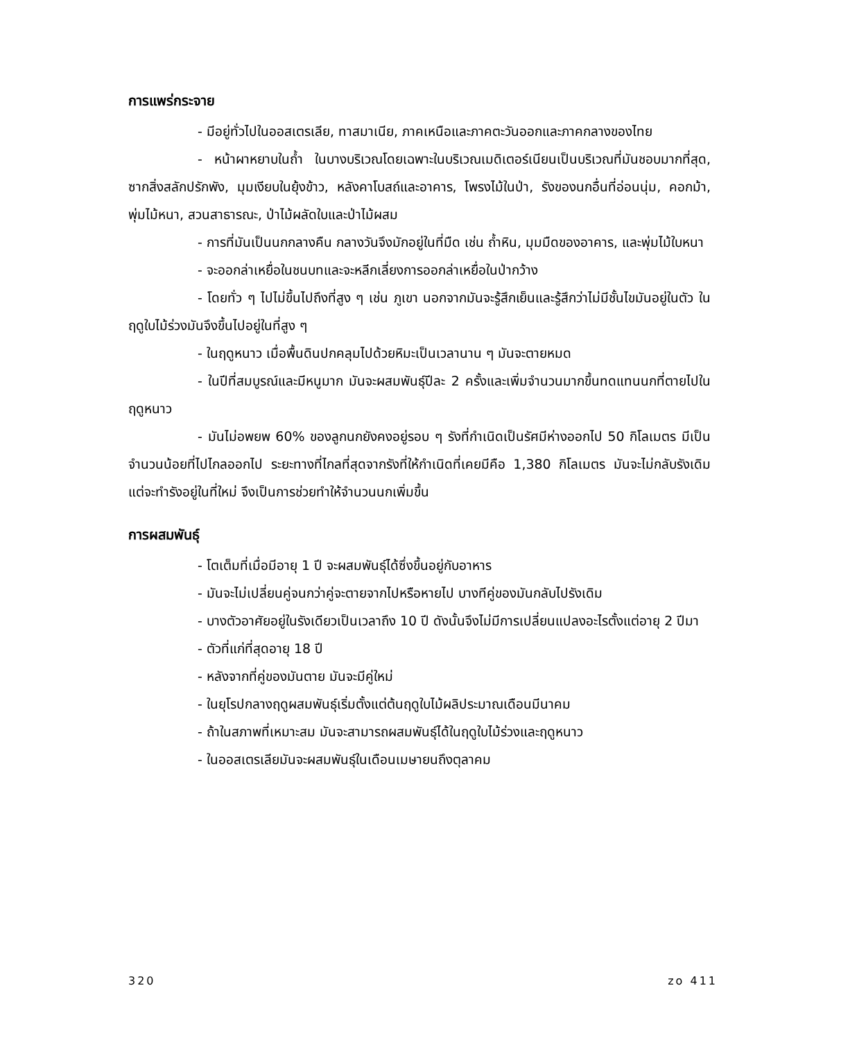การแพร่กระจาย
- มีอยู่ทั่วไปในออสเตรเลีย, ทาสมาเนีย, ภาคเหนือและภาคตะวันออกและภาคกลางของไทย
- หน้าผาหยาบในถ้ำ ในบางบริเวณโดยเฉพาะในบริเวณเมดิเตอร์เนียนเป็นบริเวณที่มันชอบมากที่สุด, ซากสิ่งสลักปรักพัง, มุมเงียบในยุ้งข้าว, หลังคาโบสถ์และอาคาร, โพรงไม้ในป่า, รังของนกอื่นที่อ่อนนุ่ม, คอกม้า, พุ่มไม้หนา, สวนสาธารณะ, ป่าไม้ผลัดใบและป่าไม้ผสม
- การที่มันเป็นนกกลางคืน กลางวันจึงมักอยู่ในที่มืด เช่น ถ้ำหิน, มุมมืดของอาคาร, และพุ่มไม้ใบหนา
- จะออกล่าเหยื่อในชนบทและจะหลีกเลี่ยงการออกล่าเหยื่อในป่ากว้าง
- โดยทั่ว ๆ ไปไม่ขึ้นไปถึงที่สูง ๆ เช่น ภูเขา นอกจากมันจะรู้สึกเย็นและรู้สึกว่าไม่มีชั้นไขมันอยู่ในตัว ในฤดูใบไม้ร่วงมันจึงขึ้นไปอยู่ในที่สูง ๆ
- ในฤดูหนาว เมื่อพื้นดินปกคลุมไปด้วยหิมะเป็นเวลานาน ๆ มันจะตายหมด
- ในปีที่สมบูรณ์และมีหนูมาก มันจะผสมพันธุ์ปีละ 2 ครั้งและเพิ่มจำนวนมากขึ้นทดแทนนกที่ตายไปในฤดูหนาว
- มันไม่อพยพ 60% ของลูกนกยังคงอยู่รอบ ๆ รังที่กำเนิดเป็นรัศมีห่างออกไป 50 กิโลเมตร มีเป็นจำนวนน้อยที่ไปไกลออกไป ระยะทางที่ไกลที่สุดจากรังที่ให้กำเนิดที่เคยมีคือ 1,380 กิโลเมตร มันจะไม่กลับรังเดิมแต่จะทำรังอยู่ในที่ใหม่ จึงเป็นการช่วยทำให้จำนวนนกเพิ่มขึ้น
การผสมพันธุ์
- โตเต็มที่เมื่อมีอายุ 1 ปี จะผสมพันธุ์ได้ซึ่งขึ้นอยู่กับอาหาร
- มันจะไม่เปลี่ยนคู่จนกว่าคู่จะตายจากไปหรือหายไป บางทีคู่ของมันกลับไปรังเดิม
- บางตัวอาศัยอยู่ในรังเดียวเป็นเวลาถึง 10 ปี ดังนั้นจึงไม่มีการเปลี่ยนแปลงอะไรตั้งแต่อายุ 2 ปีมา
- ตัวที่แก่ที่สุดอายุ 18 ปี
- หลังจากที่คู่ของมันตาย มันจะมีคู่ใหม่
- ในยุโรปกลางฤดูผสมพันธุ์เริ่มตั้งแต่ต้นฤดูใบไม้ผลิประมาณเดือนมีนาคม
- ถ้าในสภาพที่เหมาะสม มันจะสามารถผสมพันธุ์ได้ในฤดูใบไม้ร่วงและฤดูหนาว
- ในออสเตรเลียมันจะผสมพันธุ์ในเดือนเมษายนถึงตุลาคม
320 zo 411